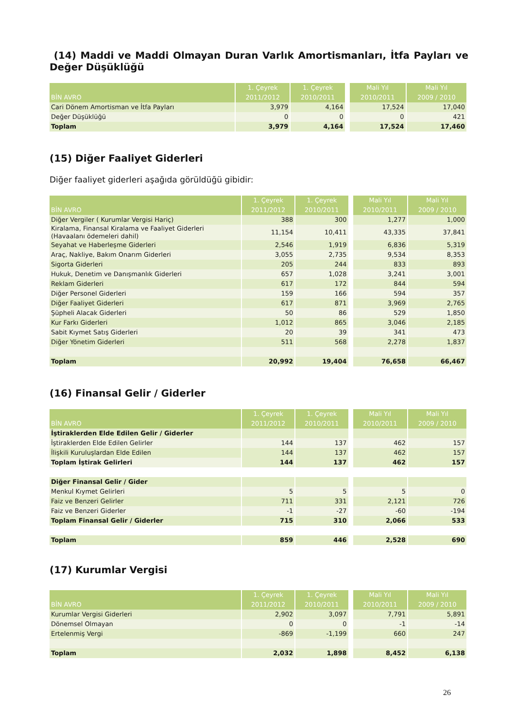(14) Maddi ve Maddi Olmayan Duran Varlık Amortismanları, İtfa Payları ve Değer Düşüklüğü
| BİN AVRO | 1. Çeyrek 2011/2012 | 1. Çeyrek 2010/2011 | Mali Yıl 2010/2011 | Mali Yıl 2009 / 2010 |
| --- | --- | --- | --- | --- |
| Cari Dönem Amortisman ve İtfa Payları | 3,979 | 4,164 | 17,524 | 17,040 |
| Değer Düşüklüğü | 0 | 0 | 0 | 421 |
| Toplam | 3,979 | 4,164 | 17,524 | 17,460 |
(15) Diğer Faaliyet Giderleri
Diğer faaliyet giderleri aşağıda görüldüğü gibidir:
| BİN AVRO | 1. Çeyrek 2011/2012 | 1. Çeyrek 2010/2011 | Mali Yıl 2010/2011 | Mali Yıl 2009 / 2010 |
| --- | --- | --- | --- | --- |
| Diğer Vergiler ( Kurumlar Vergisi Hariç) | 388 | 300 | 1,277 | 1,000 |
| Kiralama, Finansal Kiralama ve Faaliyet Giderleri (Havaalanı ödemeleri dahil) | 11,154 | 10,411 | 43,335 | 37,841 |
| Seyahat ve Haberleşme Giderleri | 2,546 | 1,919 | 6,836 | 5,319 |
| Araç, Nakliye, Bakım Onarım Giderleri | 3,055 | 2,735 | 9,534 | 8,353 |
| Sigorta Giderleri | 205 | 244 | 833 | 893 |
| Hukuk, Denetim ve Danışmanlık Giderleri | 657 | 1,028 | 3,241 | 3,001 |
| Reklam Giderleri | 617 | 172 | 844 | 594 |
| Diğer Personel Giderleri | 159 | 166 | 594 | 357 |
| Diğer Faaliyet Giderleri | 617 | 871 | 3,969 | 2,765 |
| Şüpheli Alacak Giderleri | 50 | 86 | 529 | 1,850 |
| Kur Farkı Giderleri | 1,012 | 865 | 3,046 | 2,185 |
| Sabit Kıymet Satış Giderleri | 20 | 39 | 341 | 473 |
| Diğer Yönetim Giderleri | 511 | 568 | 2,278 | 1,837 |
| Toplam | 20,992 | 19,404 | 76,658 | 66,467 |
(16) Finansal Gelir / Giderler
| BİN AVRO | 1. Çeyrek 2011/2012 | 1. Çeyrek 2010/2011 | Mali Yıl 2010/2011 | Mali Yıl 2009 / 2010 |
| --- | --- | --- | --- | --- |
| İştiraklerden Elde Edilen Gelir / Giderler | | | | |
| İştiraklerden Elde Edilen Gelirler | 144 | 137 | 462 | 157 |
| İlişkili Kuruluşlardan Elde Edilen | 144 | 137 | 462 | 157 |
| Toplam İştirak Gelirleri | 144 | 137 | 462 | 157 |
| Diğer Finansal Gelir / Gider | | | | |
| Menkul Kıymet Gelirleri | 5 | 5 | 5 | 0 |
| Faiz ve Benzeri Gelirler | 711 | 331 | 2,121 | 726 |
| Faiz ve Benzeri Giderler | -1 | -27 | -60 | -194 |
| Toplam Finansal Gelir / Giderler | 715 | 310 | 2,066 | 533 |
| Toplam | 859 | 446 | 2,528 | 690 |
(17) Kurumlar Vergisi
| BİN AVRO | 1. Çeyrek 2011/2012 | 1. Çeyrek 2010/2011 | Mali Yıl 2010/2011 | Mali Yıl 2009 / 2010 |
| --- | --- | --- | --- | --- |
| Kurumlar Vergisi Giderleri | 2,902 | 3,097 | 7,791 | 5,891 |
| Dönemsel Olmayan | 0 | 0 | -1 | -14 |
| Ertelenmiş Vergi | -869 | -1,199 | 660 | 247 |
| Toplam | 2,032 | 1,898 | 8,452 | 6,138 |
26